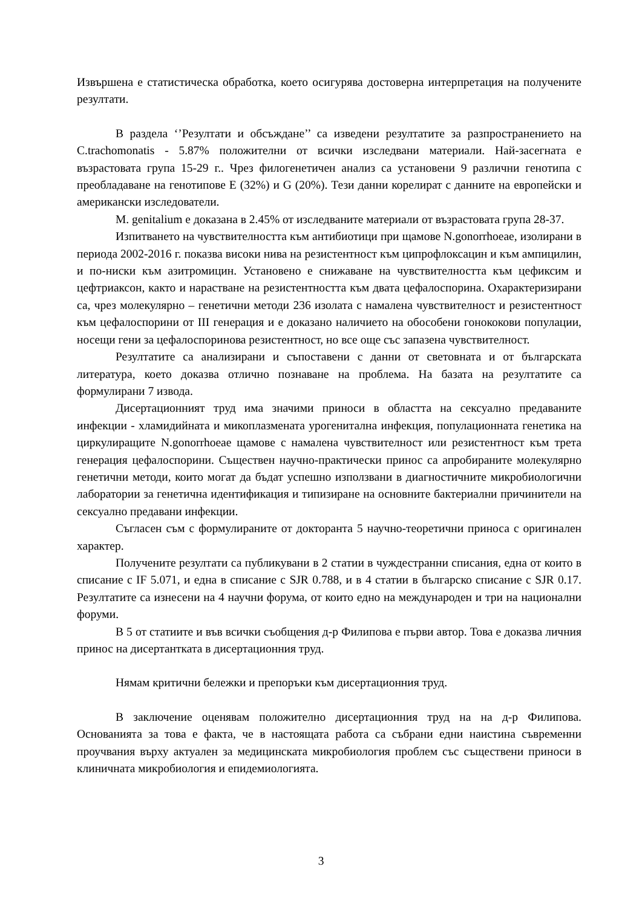Извършена е статистическа обработка, което осигурява достоверна интерпретация на получените резултати.
В раздела ‘’Резултати и обсъждане’’ са изведени резултатите за разпространението на C.trachomonatis - 5.87% положителни от всички изследвани материали. Най-засегната е възрастовата група 15-29 г.. Чрез филогенетичен анализ са установени 9 различни генотипа с преобладаване на генотипове E (32%) и G (20%). Тези данни корелират с данните на европейски и американски изследователи.
M. genitalium е доказана в 2.45% от изследваните материали от възрастовата група 28-37.
Изпитването на чувствителността към антибиотици при щамове N.gonorrhoeae, изолирани в периода 2002-2016 г. показва високи нива на резистентност към ципрофлоксацин и към ампицилин, и по-ниски към азитромицин. Установено е снижаване на чувствителността към цефиксим и цефтриаксон, както и нарастване на резистентността към двата цефалоспорина. Охарактеризирани са, чрез молекулярно – генетични методи 236 изолата с намалена чувствителност и резистентност към цефалоспорини от III генерация и е доказано наличието на обособени гонококови популации, носещи гени за цефалоспоринова резистентност, но все още със запазена чувствителност.
Резултатите са анализирани и съпоставени с данни от световната и от българската литература, което доказва отлично познаване на проблема. На базата на резултатите са формулирани 7 извода.
Дисертационният труд има значими приноси в областта на сексуално предаваните инфекции - хламидийната и микоплазмената урогенитална инфекция, популационната генетика на циркулиращите N.gonorrhoeae щамове с намалена чувствителност или резистентност към трета генерация цефалоспорини. Съществен научно-практически принос са апробираните молекулярно генетични методи, които могат да бъдат успешно използвани в диагностичните микробиологични лаборатории за генетична идентификация и типизиране на основните бактериални причинители на сексуално предавани инфекции.
Съгласен съм с формулираните от докторанта 5 научно-теоретични приноса с оригинален характер.
Получените резултати са публикувани в 2 статии в чуждестранни списания, една от които в списание с IF 5.071, и една в списание с SJR 0.788, и в 4 статии в българско списание с SJR 0.17. Резултатите са изнесени на 4 научни форума, от които едно на международен и три на национални форуми.
В 5 от статиите и във всички съобщения д-р Филипова е първи автор. Това е доказва личния принос на дисертантката в дисертационния труд.
Нямам критични бележки и препоръки към дисертационния труд.
В заключение оценявам положително дисертационния труд на на д-р Филипова. Основанията за това е факта, че в настоящата работа са събрани едни наистина съвременни проучвания върху актуален за медицинската микробиология проблем със съществени приноси в клиничната микробиология и епидемиологията.
3